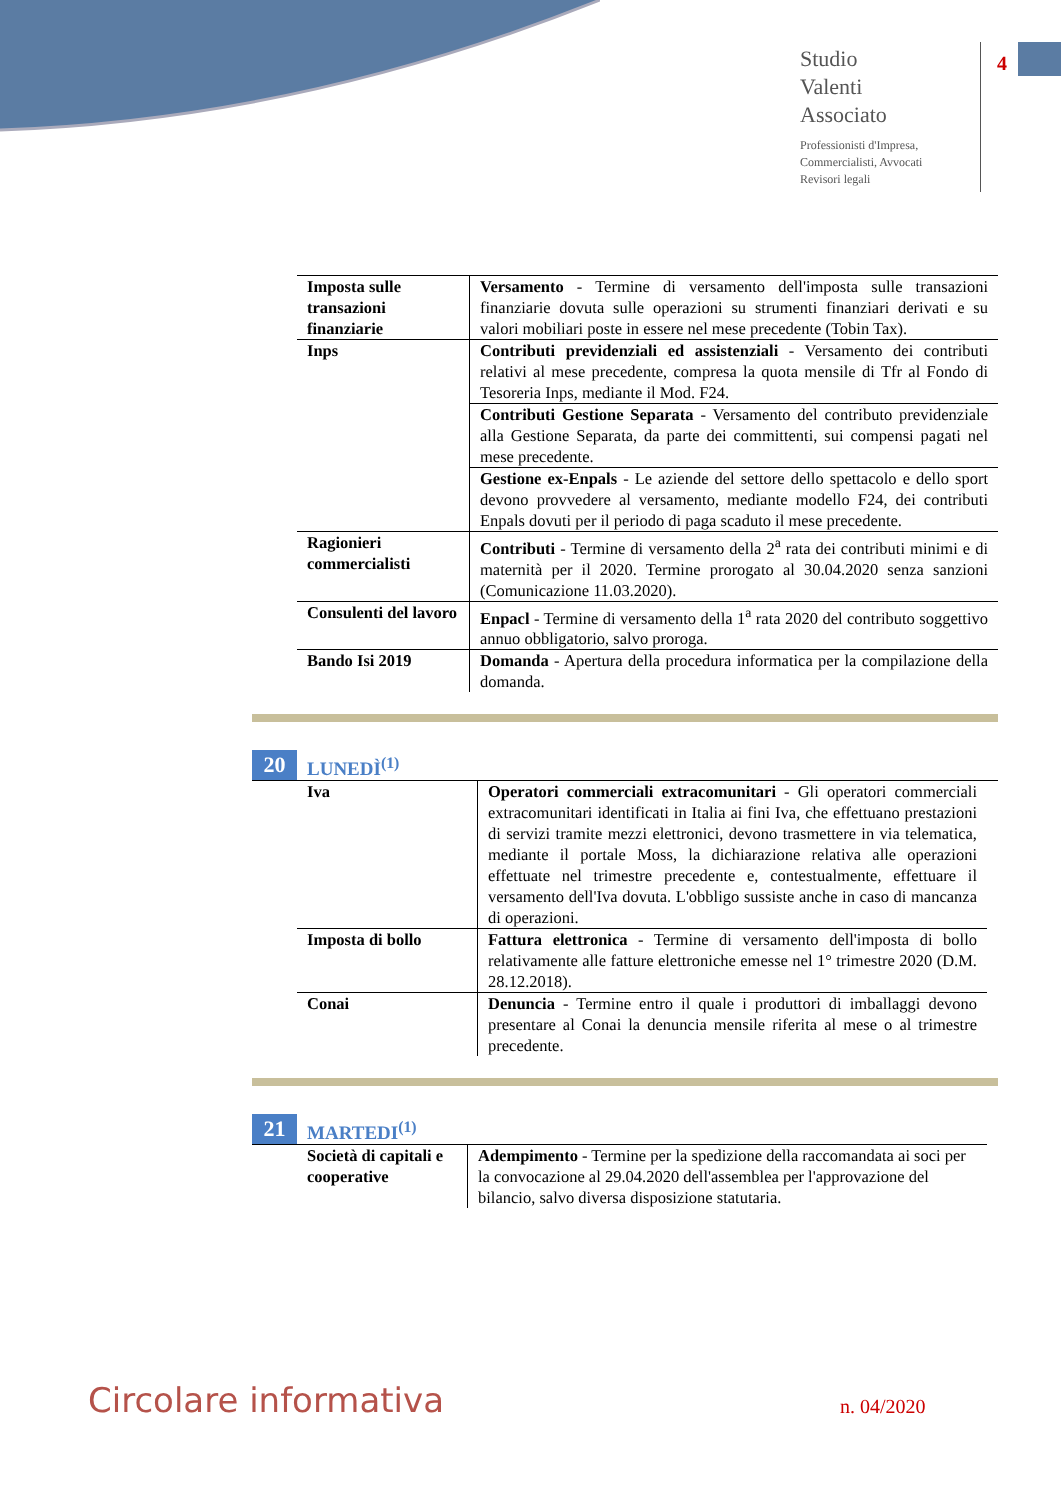Studio
Valenti
Associato
Professionisti d'Impresa,
Commercialisti, Avvocati
Revisori legali
4
| Imposta sulle transazioni finanziarie | Versamento - Termine di versamento dell'imposta sulle transazioni finanziarie dovuta sulle operazioni su strumenti finanziari derivati e su valori mobiliari poste in essere nel mese precedente (Tobin Tax). |
| Inps | Contributi previdenziali ed assistenziali - Versamento dei contributi relativi al mese precedente, compresa la quota mensile di Tfr al Fondo di Tesoreria Inps, mediante il Mod. F24. |
| | Contributi Gestione Separata - Versamento del contributo previdenziale alla Gestione Separata, da parte dei committenti, sui compensi pagati nel mese precedente. |
| | Gestione ex-Enpals - Le aziende del settore dello spettacolo e dello sport devono provvedere al versamento, mediante modello F24, dei contributi Enpals dovuti per il periodo di paga scaduto il mese precedente. |
| Ragionieri commercialisti | Contributi - Termine di versamento della 2<sup>a</sup> rata dei contributi minimi e di maternità per il 2020. Termine prorogato al 30.04.2020 senza sanzioni (Comunicazione 11.03.2020). |
| Consulenti del lavoro | Enpacl - Termine di versamento della 1<sup>a</sup> rata 2020 del contributo soggettivo annuo obbligatorio, salvo proroga. |
| Bando Isi 2019 | Domanda - Apertura della procedura informatica per la compilazione della domanda. |
20 LUNEDÌ<sup>(1)</sup>
| Iva | Operatori commerciali extracomunitari - Gli operatori commerciali extracomunitari identificati in Italia ai fini Iva, che effettuano prestazioni di servizi tramite mezzi elettronici, devono trasmettere in via telematica, mediante il portale Moss, la dichiarazione relativa alle operazioni effettuate nel trimestre precedente e, contestualmente, effettuare il versamento dell'Iva dovuta. L'obbligo sussiste anche in caso di mancanza di operazioni. |
| Imposta di bollo | Fattura elettronica - Termine di versamento dell'imposta di bollo relativamente alle fatture elettroniche emesse nel 1° trimestre 2020 (D.M. 28.12.2018). |
| Conai | Denuncia - Termine entro il quale i produttori di imballaggi devono presentare al Conai la denuncia mensile riferita al mese o al trimestre precedente. |
21 MARTEDI<sup>(1)</sup>
| Società di capitali e cooperative | Adempimento - Termine per la spedizione della raccomandata ai soci per la convocazione al 29.04.2020 dell'assemblea per l'approvazione del bilancio, salvo diversa disposizione statutaria. |
Circolare informativa n. 04/2020